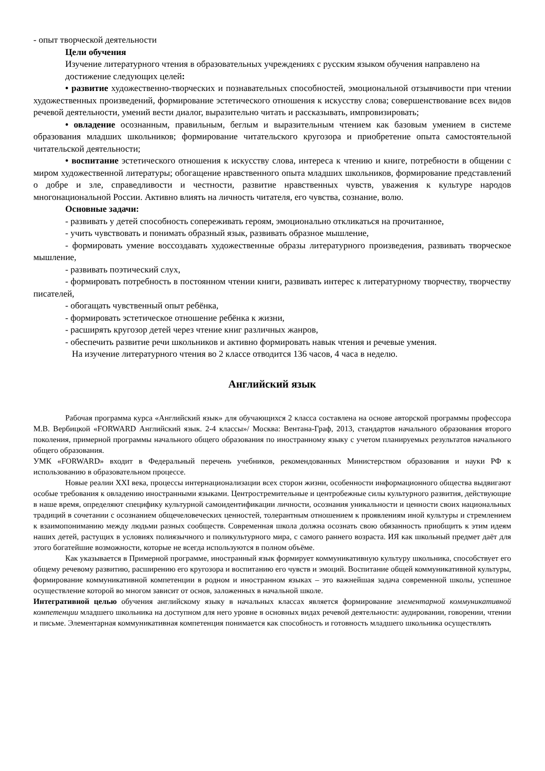- опыт творческой деятельности
Цели обучения
Изучение литературного чтения в образовательных учреждениях с русским языком обучения направлено на достижение следующих целей:
• развитие художественно-творческих и познавательных способностей, эмоциональной отзывчивости при чтении художественных произведений, формирование эстетического отношения к искусству слова; совершенствование всех видов речевой деятельности, умений вести диалог, выразительно читать и рассказывать, импровизировать;
• овладение осознанным, правильным, беглым и выразительным чтением как базовым умением в системе образования младших школьников; формирование читательского кругозора и приобретение опыта самостоятельной читательской деятельности;
• воспитание эстетического отношения к искусству слова, интереса к чтению и книге, потребности в общении с миром художественной литературы; обогащение нравственного опыта младших школьников, формирование представлений о добре и зле, справедливости и честности, развитие нравственных чувств, уважения к культуре народов многонациональной России. Активно влиять на личность читателя, его чувства, сознание, волю.
Основные задачи:
- развивать у детей способность сопереживать героям, эмоционально откликаться на прочитанное,
- учить чувствовать и понимать образный язык, развивать образное мышление,
- формировать умение воссоздавать художественные образы литературного произведения, развивать творческое мышление,
- развивать поэтический слух,
- формировать потребность в постоянном чтении книги, развивать интерес к литературному творчеству, творчеству писателей,
- обогащать чувственный опыт ребёнка,
- формировать эстетическое отношение ребёнка к жизни,
- расширять кругозор детей через чтение книг различных жанров,
- обеспечить развитие речи школьников и активно формировать навык чтения и речевые умения.
На изучение литературного чтения во 2 классе отводится 136 часов, 4 часа в неделю.
Английский язык
Рабочая программа курса «Английский язык» для обучающихся 2 класса составлена на основе авторской программы профессора М.В. Вербицкой «FORWARD Английский язык. 2-4 классы»/ Москва: Вентана-Граф, 2013, стандартов начального образования второго поколения, примерной программы начального общего образования по иностранному языку с учетом планируемых результатов начального общего образования.
УМК «FORWARD» входит в Федеральный перечень учебников, рекомендованных Министерством образования и науки РФ к использованию в образовательном процессе.
Новые реалии XXI века, процессы интернационализации всех сторон жизни, особенности информационного общества выдвигают особые требования к овладению иностранными языками. Центростремительные и центробежные силы культурного развития, действующие в наше время, определяют специфику культурной самоидентификации личности, осознания уникальности и ценности своих национальных традиций в сочетании с осознанием общечеловеческих ценностей, толерантным отношением к проявлениям иной культуры и стремлением к взаимопониманию между людьми разных сообществ. Современная школа должна осознать свою обязанность приобщить к этим идеям наших детей, растущих в условиях полиязычного и поликультурного мира, с самого раннего возраста. ИЯ как школьный предмет даёт для этого богатейшие возможности, которые не всегда используются в полном объёме.
Как указывается в Примерной программе, иностранный язык формирует коммуникативную культуру школьника, способствует его общему речевому развитию, расширению его кругозора и воспитанию его чувств и эмоций. Воспитание общей коммуникативной культуры, формирование коммуникативной компетенции в родном и иностранном языках – это важнейшая задача современной школы, успешное осуществление которой во многом зависит от основ, заложенных в начальной школе.
Интегративной целью обучения английскому языку в начальных классах является формирование элементарной коммуникативной компетенции младшего школьника на доступном для него уровне в основных видах речевой деятельности: аудировании, говорении, чтении и письме. Элементарная коммуникативная компетенция понимается как способность и готовность младшего школьника осуществлять